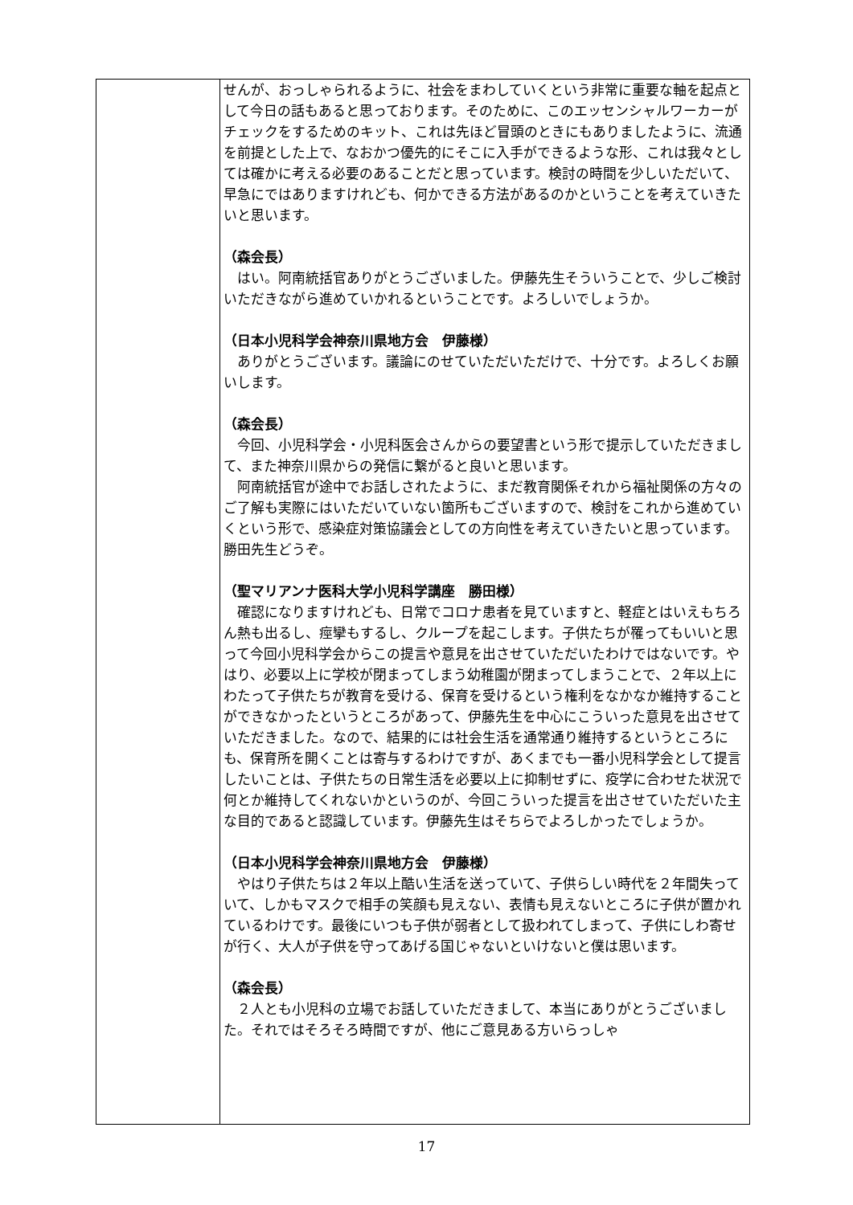| | せんが、おっしゃられるように、社会をまわしていくという非常に重要な軸を起点として今日の話もあると思っております。そのために、このエッセンシャルワーカーがチェックをするためのキット、これは先ほど冒頭のときにもありましたように、流通を前提とした上で、なおかつ優先的にそこに入手ができるような形、これは我々としては確かに考える必要のあることだと思っています。検討の時間を少しいただいて、早急にではありますけれども、何かできる方法があるのかということを考えていきたいと思います。 （森会長） はい。阿南統括官ありがとうございました。伊藤先生そういうことで、少しご検討いただきながら進めていかれるということです。よろしいでしょうか。 （日本小児科学会神奈川県地方会 伊藤様） ありがとうございます。議論にのせていただいただけで、十分です。よろしくお願いします。 （森会長） 今回、小児科学会・小児科医会さんからの要望書という形で提示していただきまして、また神奈川県からの発信に繋がると良いと思います。 阿南統括官が途中でお話しされたように、まだ教育関係それから福祉関係の方々のご了解も実際にはいただいていない箇所もございますので、検討をこれから進めていくという形で、感染症対策協議会としての方向性を考えていきたいと思っています。勝田先生どうぞ。 （聖マリアンナ医科大学小児科学講座 勝田様） 確認になりますけれども、日常でコロナ患者を見ていますと、軽症とはいえもちろん熱も出るし、痙攣もするし、クループを起こします。子供たちが罹ってもいいと思って今回小児科学会からこの提言や意見を出させていただいたわけではないです。やはり、必要以上に学校が閉まってしまう幼稚園が閉まってしまうことで、２年以上にわたって子供たちが教育を受ける、保育を受けるという権利をなかなか維持することができなかったというところがあって、伊藤先生を中心にこういった意見を出させていただきました。なので、結果的には社会生活を通常通り維持するというところにも、保育所を開くことは寄与するわけですが、あくまでも一番小児科学会として提言したいことは、子供たちの日常生活を必要以上に抑制せずに、疫学に合わせた状況で何とか維持してくれないかというのが、今回こういった提言を出させていただいた主な目的であると認識しています。伊藤先生はそちらでよろしかったでしょうか。 （日本小児科学会神奈川県地方会 伊藤様） やはり子供たちは２年以上酷い生活を送っていて、子供らしい時代を２年間失っていて、しかもマスクで相手の笑顔も見えない、表情も見えないところに子供が置かれているわけです。最後にいつも子供が弱者として扱われてしまって、子供にしわ寄せが行く、大人が子供を守ってあげる国じゃないといけないと僕は思います。 （森会長） ２人とも小児科の立場でお話していただきまして、本当にありがとうございました。それではそろそろ時間ですが、他にご意見ある方いらっしゃ |
17